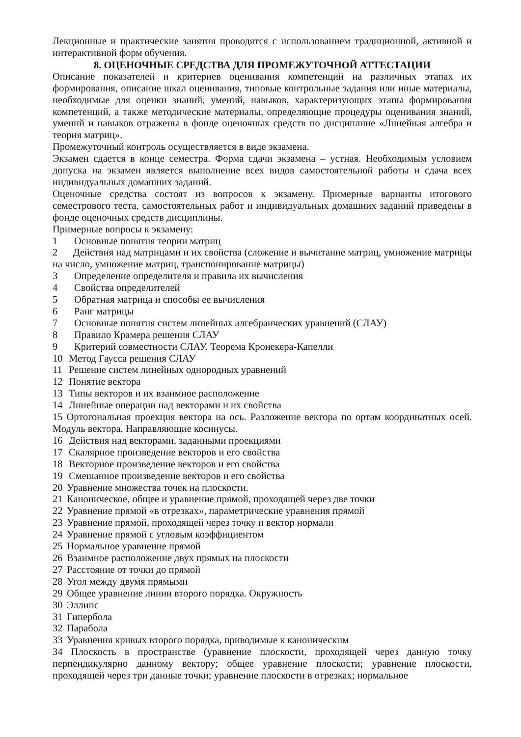Лекционные и практические занятия проводятся с использованием традиционной, активной и интерактивной форм обучения.
8. ОЦЕНОЧНЫЕ СРЕДСТВА ДЛЯ ПРОМЕЖУТОЧНОЙ АТТЕСТАЦИИ
Описание показателей и критериев оценивания компетенций на различных этапах их формирования, описание шкал оценивания, типовые контрольные задания или иные материалы, необходимые для оценки знаний, умений, навыков, характеризующих этапы формирования компетенций, а также методические материалы, определяющие процедуры оценивания знаний, умений и навыков отражены в фонде оценочных средств по дисциплине «Линейная алгебра и теория матриц».
Промежуточный контроль осуществляется в виде экзамена.
Экзамен сдается в конце семестра. Форма сдачи экзамена – устная. Необходимым условием допуска на экзамен является выполнение всех видов самостоятельной работы и сдача всех индивидуальных домашних заданий.
Оценочные средства состоят из вопросов к экзамену. Примерные варианты итогового семестрового теста, самостоятельных работ и индивидуальных домашних заданий приведены в фонде оценочных средств дисциплины.
Примерные вопросы к экзамену:
1 Основные понятия теории матриц
2 Действия над матрицами и их свойства (сложение и вычитание матриц, умножение матрицы на число, умножение матриц, транспонирование матрицы)
3 Определение определителя и правила их вычисления
4 Свойства определителей
5 Обратная матрица и способы ее вычисления
6 Ранг матрицы
7 Основные понятия систем линейных алгебраических уравнений (СЛАУ)
8 Правило Крамера решения СЛАУ
9 Критерий совместности СЛАУ. Теорема Кронекера-Капелли
10 Метод Гаусса решения СЛАУ
11 Решение систем линейных однородных уравнений
12 Понятие вектора
13 Типы векторов и их взаимное расположение
14 Линейные операции над векторами и их свойства
15 Ортогональная проекция вектора на ось. Разложение вектора по ортам координатных осей. Модуль вектора. Направляющие косинусы.
16 Действия над векторами, заданными проекциями
17 Скалярное произведение векторов и его свойства
18 Векторное произведение векторов и его свойства
19 Смешанное произведение векторов и его свойства
20 Уравнение множества точек на плоскости.
21 Каноническое, общее и уравнение прямой, проходящей через две точки
22 Уравнение прямой «в отрезках», параметрические уравнения прямой
23 Уравнение прямой, проходящей через точку и вектор нормали
24 Уравнение прямой с угловым коэффициентом
25 Нормальное уравнение прямой
26 Взаимное расположение двух прямых на плоскости
27 Расстояние от точки до прямой
28 Угол между двумя прямыми
29 Общее уравнение линии второго порядка. Окружность
30 Эллипс
31 Гипербола
32 Парабола
33 Уравнения кривых второго порядка, приводимые к каноническим
34 Плоскость в пространстве (уравнение плоскости, проходящей через данную точку перпендикулярно данному вектору; общее уравнение плоскости; уравнение плоскости, проходящей через три данные точки; уравнение плоскости в отрезках; нормальное